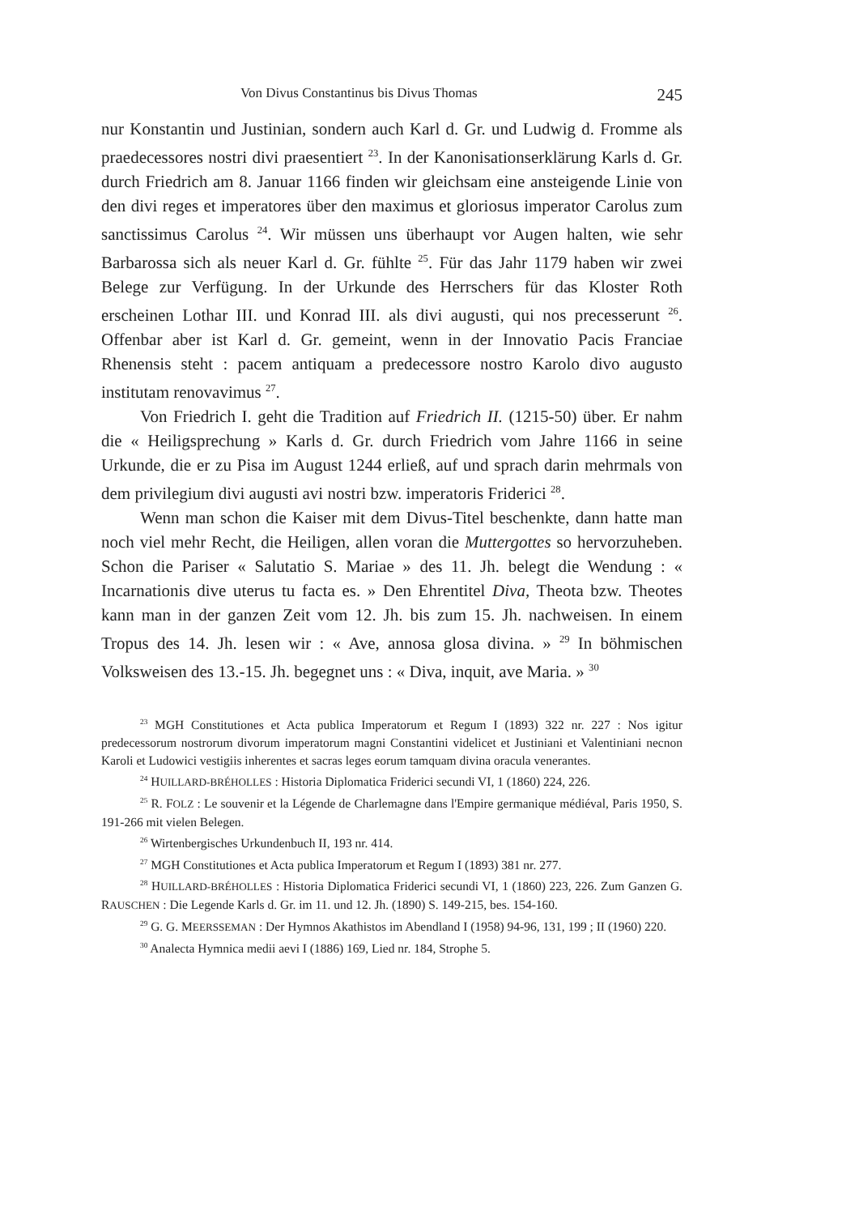Von Divus Constantinus bis Divus Thomas 245
nur Konstantin und Justinian, sondern auch Karl d. Gr. und Ludwig d. Fromme als praedecessores nostri divi praesentiert <sup>23</sup>. In der Kanonisationserklärung Karls d. Gr. durch Friedrich am 8. Januar 1166 finden wir gleichsam eine ansteigende Linie von den divi reges et imperatores über den maximus et gloriosus imperator Carolus zum sanctissimus Carolus <sup>24</sup>. Wir müssen uns überhaupt vor Augen halten, wie sehr Barbarossa sich als neuer Karl d. Gr. fühlte <sup>25</sup>. Für das Jahr 1179 haben wir zwei Belege zur Verfügung. In der Urkunde des Herrschers für das Kloster Roth erscheinen Lothar III. und Konrad III. als divi augusti, qui nos precesserunt <sup>26</sup>. Offenbar aber ist Karl d. Gr. gemeint, wenn in der Innovatio Pacis Franciae Rhenensis steht : pacem antiquam a predecessore nostro Karolo divo augusto institutam renovavimus <sup>27</sup>.
Von Friedrich I. geht die Tradition auf Friedrich II. (1215-50) über. Er nahm die « Heiligsprechung » Karls d. Gr. durch Friedrich vom Jahre 1166 in seine Urkunde, die er zu Pisa im August 1244 erließ, auf und sprach darin mehrmals von dem privilegium divi augusti avi nostri bzw. imperatoris Friderici <sup>28</sup>.
Wenn man schon die Kaiser mit dem Divus-Titel beschenkte, dann hatte man noch viel mehr Recht, die Heiligen, allen voran die Muttergottes so hervorzuheben. Schon die Pariser « Salutatio S. Mariae » des 11. Jh. belegt die Wendung : « Incarnationis dive uterus tu facta es. » Den Ehrentitel Diva, Theota bzw. Theotes kann man in der ganzen Zeit vom 12. Jh. bis zum 15. Jh. nachweisen. In einem Tropus des 14. Jh. lesen wir : « Ave, annosa glosa divina. » <sup>29</sup> In böhmischen Volksweisen des 13.-15. Jh. begegnet uns : « Diva, inquit, ave Maria. » <sup>30</sup>
<sup>23</sup> MGH Constitutiones et Acta publica Imperatorum et Regum I (1893) 322 nr. 227 : Nos igitur predecessorum nostrorum divorum imperatorum magni Constantini videlicet et Justiniani et Valentiniani necnon Karoli et Ludowici vestigiis inherentes et sacras leges eorum tamquam divina oracula venerantes.
<sup>24</sup> HUILLARD-BRÉHOLLES : Historia Diplomatica Friderici secundi VI, 1 (1860) 224, 226.
<sup>25</sup> R. FOLZ : Le souvenir et la Légende de Charlemagne dans l'Empire germanique médiéval, Paris 1950, S. 191-266 mit vielen Belegen.
<sup>26</sup> Wirtenbergisches Urkundenbuch II, 193 nr. 414.
<sup>27</sup> MGH Constitutiones et Acta publica Imperatorum et Regum I (1893) 381 nr. 277.
<sup>28</sup> HUILLARD-BRÉHOLLES : Historia Diplomatica Friderici secundi VI, 1 (1860) 223, 226. Zum Ganzen G. RAUSCHEN : Die Legende Karls d. Gr. im 11. und 12. Jh. (1890) S. 149-215, bes. 154-160.
<sup>29</sup> G. G. MEERSSEMAN : Der Hymnos Akathistos im Abendland I (1958) 94-96, 131, 199 ; II (1960) 220.
<sup>30</sup> Analecta Hymnica medii aevi I (1886) 169, Lied nr. 184, Strophe 5.